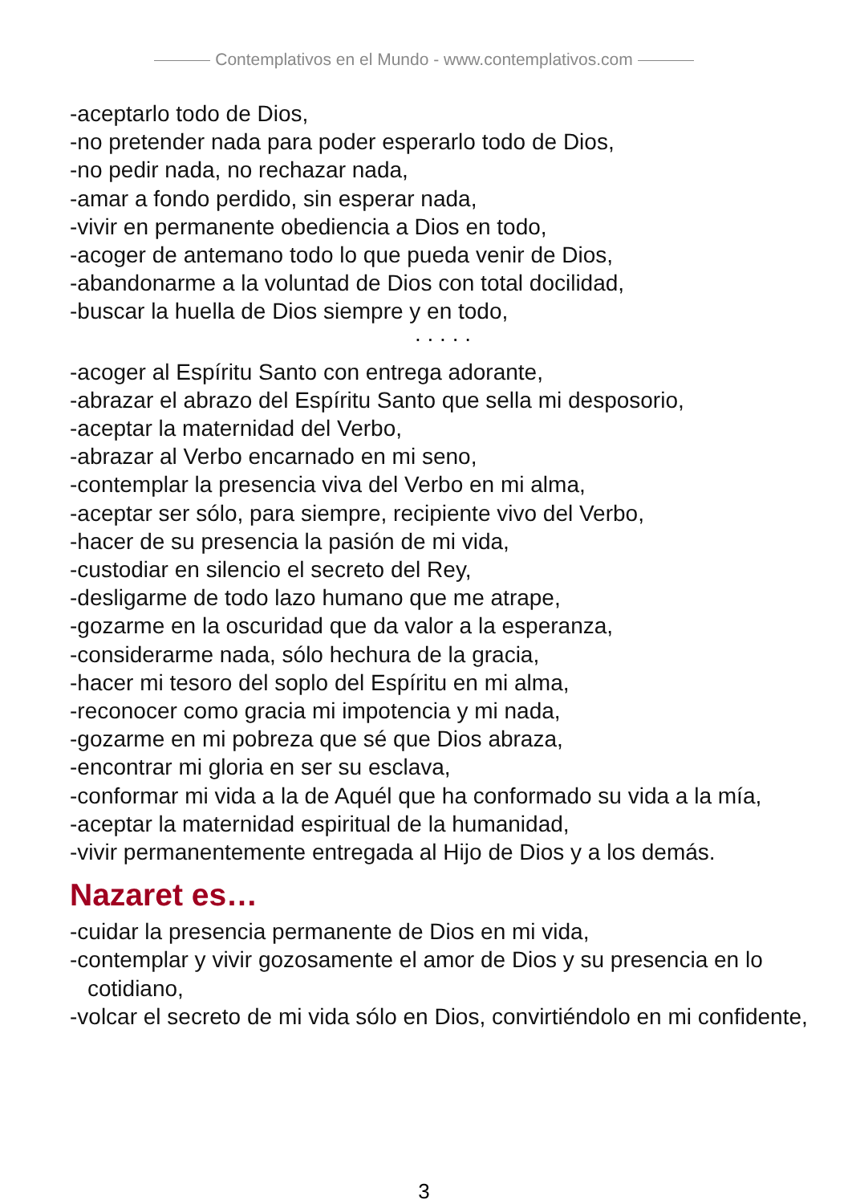Contemplativos en el Mundo - www.contemplativos.com
-aceptarlo todo de Dios,
-no pretender nada para poder esperarlo todo de Dios,
-no pedir nada, no rechazar nada,
-amar a fondo perdido, sin esperar nada,
-vivir en permanente obediencia a Dios en todo,
-acoger de antemano todo lo que pueda venir de Dios,
-abandonarme a la voluntad de Dios con total docilidad,
-buscar la huella de Dios siempre y en todo,
. . . . .
-acoger al Espíritu Santo con entrega adorante,
-abrazar el abrazo del Espíritu Santo que sella mi desposorio,
-aceptar la maternidad del Verbo,
-abrazar al Verbo encarnado en mi seno,
-contemplar la presencia viva del Verbo en mi alma,
-aceptar ser sólo, para siempre, recipiente vivo del Verbo,
-hacer de su presencia la pasión de mi vida,
-custodiar en silencio el secreto del Rey,
-desligarme de todo lazo humano que me atrape,
-gozarme en la oscuridad que da valor a la esperanza,
-considerarme nada, sólo hechura de la gracia,
-hacer mi tesoro del soplo del Espíritu en mi alma,
-reconocer como gracia mi impotencia y mi nada,
-gozarme en mi pobreza que sé que Dios abraza,
-encontrar mi gloria en ser su esclava,
-conformar mi vida a la de Aquél que ha conformado su vida a la mía,
-aceptar la maternidad espiritual de la humanidad,
-vivir permanentemente entregada al Hijo de Dios y a los demás.
Nazaret es…
-cuidar la presencia permanente de Dios en mi vida,
-contemplar y vivir gozosamente el amor de Dios y su presencia en lo cotidiano,
-volcar el secreto de mi vida sólo en Dios, convirtiéndolo en mi confidente,
3